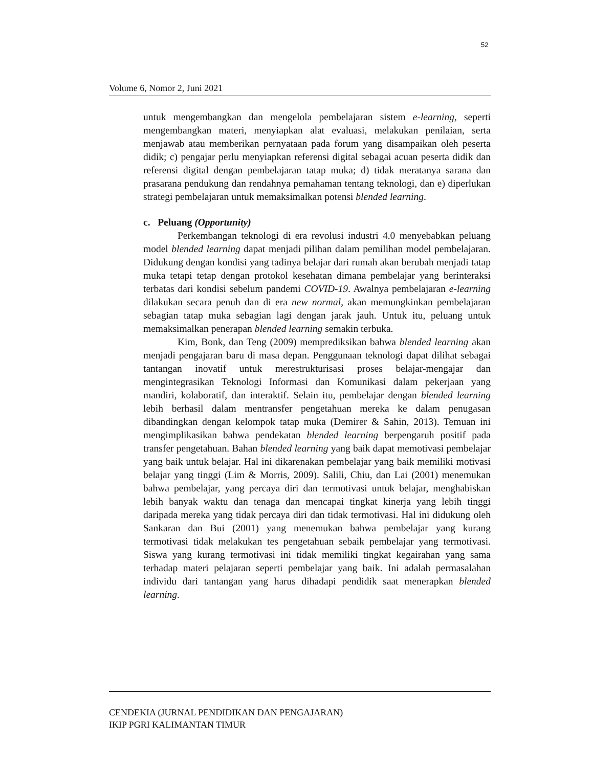52
Volume 6, Nomor 2, Juni 2021
untuk mengembangkan dan mengelola pembelajaran sistem e-learning, seperti mengembangkan materi, menyiapkan alat evaluasi, melakukan penilaian, serta menjawab atau memberikan pernyataan pada forum yang disampaikan oleh peserta didik; c) pengajar perlu menyiapkan referensi digital sebagai acuan peserta didik dan referensi digital dengan pembelajaran tatap muka; d) tidak meratanya sarana dan prasarana pendukung dan rendahnya pemahaman tentang teknologi, dan e) diperlukan strategi pembelajaran untuk memaksimalkan potensi blended learning.
c. Peluang (Opportunity)
Perkembangan teknologi di era revolusi industri 4.0 menyebabkan peluang model blended learning dapat menjadi pilihan dalam pemilihan model pembelajaran. Didukung dengan kondisi yang tadinya belajar dari rumah akan berubah menjadi tatap muka tetapi tetap dengan protokol kesehatan dimana pembelajar yang berinteraksi terbatas dari kondisi sebelum pandemi COVID-19. Awalnya pembelajaran e-learning dilakukan secara penuh dan di era new normal, akan memungkinkan pembelajaran sebagian tatap muka sebagian lagi dengan jarak jauh. Untuk itu, peluang untuk memaksimalkan penerapan blended learning semakin terbuka.
Kim, Bonk, dan Teng (2009) memprediksikan bahwa blended learning akan menjadi pengajaran baru di masa depan. Penggunaan teknologi dapat dilihat sebagai tantangan inovatif untuk merestrukturisasi proses belajar-mengajar dan mengintegrasikan Teknologi Informasi dan Komunikasi dalam pekerjaan yang mandiri, kolaboratif, dan interaktif. Selain itu, pembelajar dengan blended learning lebih berhasil dalam mentransfer pengetahuan mereka ke dalam penugasan dibandingkan dengan kelompok tatap muka (Demirer & Sahin, 2013). Temuan ini mengimplikasikan bahwa pendekatan blended learning berpengaruh positif pada transfer pengetahuan. Bahan blended learning yang baik dapat memotivasi pembelajar yang baik untuk belajar. Hal ini dikarenakan pembelajar yang baik memiliki motivasi belajar yang tinggi (Lim & Morris, 2009). Salili, Chiu, dan Lai (2001) menemukan bahwa pembelajar, yang percaya diri dan termotivasi untuk belajar, menghabiskan lebih banyak waktu dan tenaga dan mencapai tingkat kinerja yang lebih tinggi daripada mereka yang tidak percaya diri dan tidak termotivasi. Hal ini didukung oleh Sankaran dan Bui (2001) yang menemukan bahwa pembelajar yang kurang termotivasi tidak melakukan tes pengetahuan sebaik pembelajar yang termotivasi. Siswa yang kurang termotivasi ini tidak memiliki tingkat kegairahan yang sama terhadap materi pelajaran seperti pembelajar yang baik. Ini adalah permasalahan individu dari tantangan yang harus dihadapi pendidik saat menerapkan blended learning.
CENDEKIA (JURNAL PENDIDIKAN DAN PENGAJARAN)
IKIP PGRI KALIMANTAN TIMUR